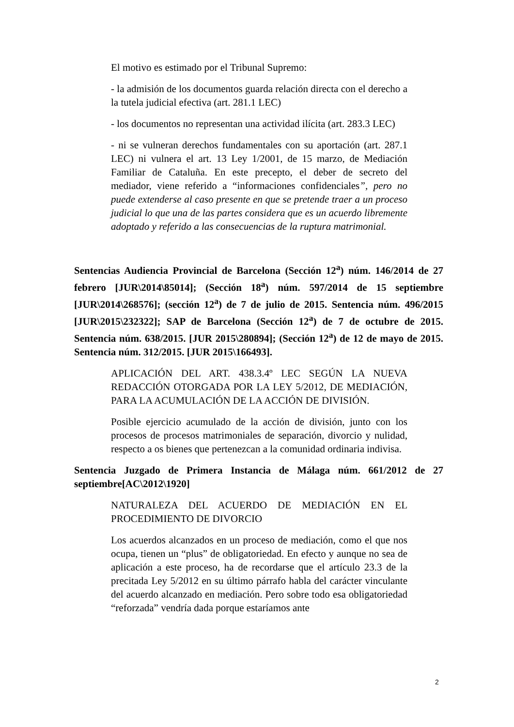El motivo es estimado por el Tribunal Supremo:
- la admisión de los documentos guarda relación directa con el derecho a la tutela judicial efectiva (art. 281.1 LEC)
- los documentos no representan una actividad ilícita (art. 283.3 LEC)
- ni se vulneran derechos fundamentales con su aportación (art. 287.1 LEC) ni vulnera el art. 13 Ley 1/2001, de 15 marzo, de Mediación Familiar de Cataluña. En este precepto, el deber de secreto del mediador, viene referido a “informaciones confidenciales”, pero no puede extenderse al caso presente en que se pretende traer a un proceso judicial lo que una de las partes considera que es un acuerdo libremente adoptado y referido a las consecuencias de la ruptura matrimonial.
Sentencias Audiencia Provincial de Barcelona (Sección 12<sup>a</sup>) núm. 146/2014 de 27 febrero [JUR\2014\85014]; (Sección 18<sup>a</sup>) núm. 597/2014 de 15 septiembre [JUR\2014\268576]; (sección 12<sup>a</sup>) de 7 de julio de 2015. Sentencia núm. 496/2015 [JUR\2015\232322]; SAP de Barcelona (Sección 12<sup>a</sup>) de 7 de octubre de 2015. Sentencia núm. 638/2015. [JUR 2015\280894]; (Sección 12<sup>a</sup>) de 12 de mayo de 2015. Sentencia núm. 312/2015. [JUR 2015\166493].
APLICACIÓN DEL ART. 438.3.4º LEC SEGÚN LA NUEVA REDACCIÓN OTORGADA POR LA LEY 5/2012, DE MEDIACIÓN, PARA LA ACUMULACIÓN DE LA ACCIÓN DE DIVISIÓN.
Posible ejercicio acumulado de la acción de división, junto con los procesos de procesos matrimoniales de separación, divorcio y nulidad, respecto a os bienes que pertenezcan a la comunidad ordinaria indivisa.
Sentencia Juzgado de Primera Instancia de Málaga núm. 661/2012 de 27 septiembre[AC\2012\1920]
NATURALEZA DEL ACUERDO DE MEDIACIÓN EN EL PROCEDIMIENTO DE DIVORCIO
Los acuerdos alcanzados en un proceso de mediación, como el que nos ocupa, tienen un “plus” de obligatoriedad. En efecto y aunque no sea de aplicación a este proceso, ha de recordarse que el artículo 23.3 de la precitada Ley 5/2012 en su último párrafo habla del carácter vinculante del acuerdo alcanzado en mediación. Pero sobre todo esa obligatoriedad “reforzada” vendría dada porque estaríamos ante
2